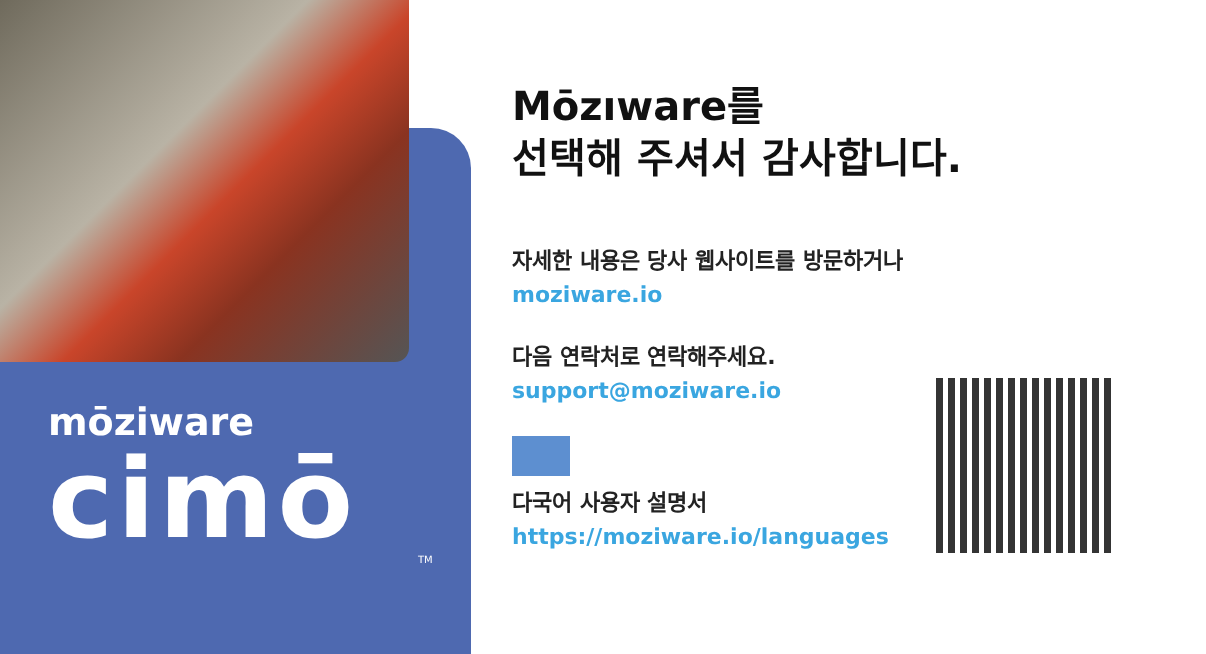mōziware
cimō
TM
Mōzıware를
선택해 주셔서 감사합니다.
자세한 내용은 당사 웹사이트를 방문하거나
moziware.io
다음 연락처로 연락해주세요.
support@moziware.io
다국어 사용자 설명서
https://moziware.io/languages